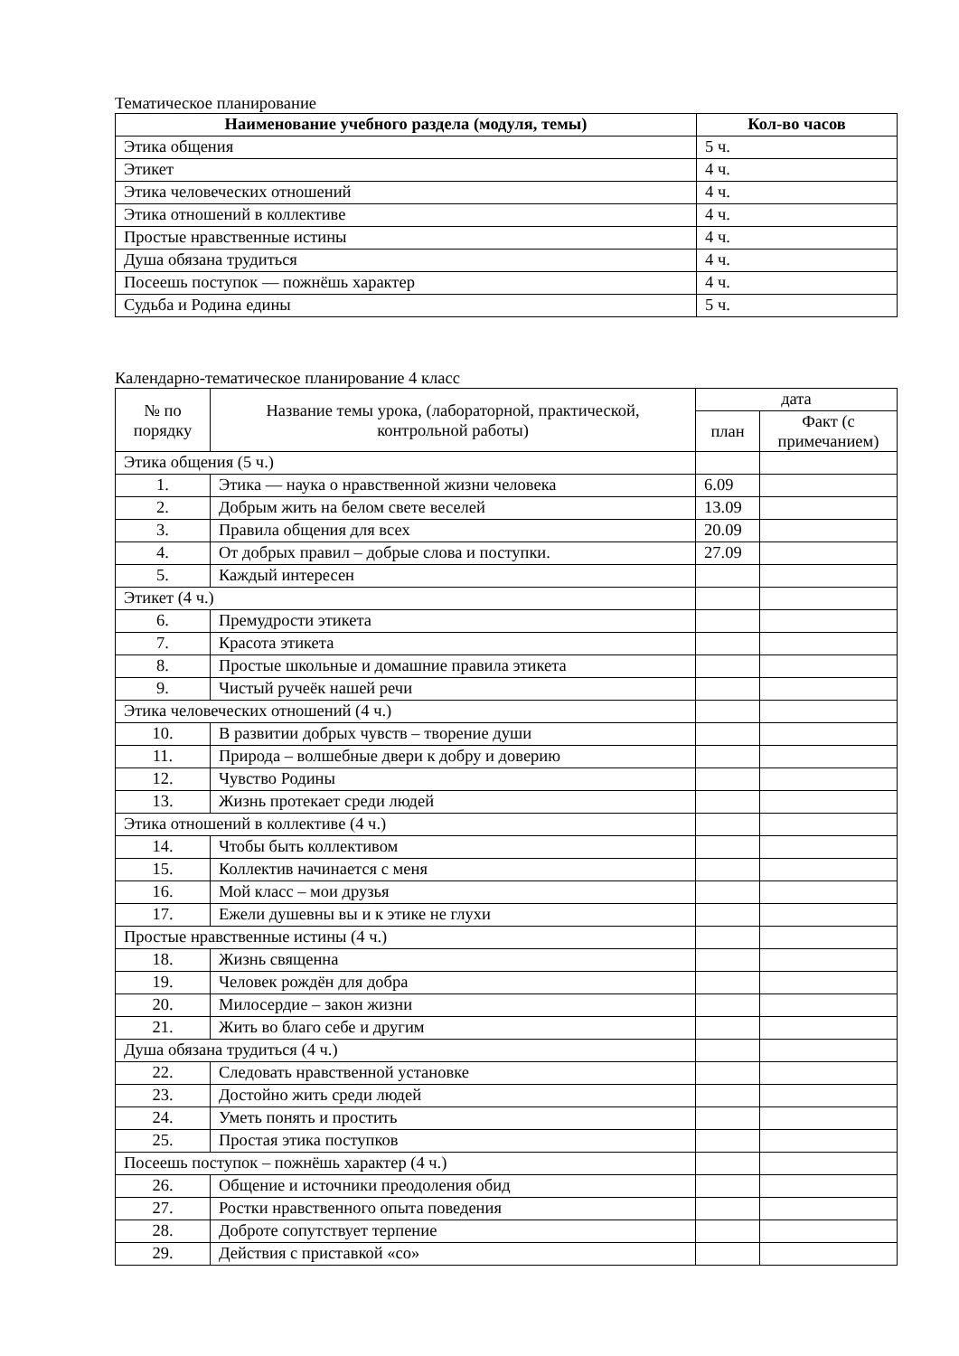Тематическое планирование
| Наименование учебного раздела (модуля, темы) | Кол-во часов |
| --- | --- |
| Этика общения | 5 ч. |
| Этикет | 4 ч. |
| Этика человеческих отношений | 4 ч. |
| Этика отношений в коллективе | 4 ч. |
| Простые нравственные истины | 4 ч. |
| Душа обязана трудиться | 4 ч. |
| Посеешь поступок — пожнёшь характер | 4 ч. |
| Судьба и Родина едины | 5 ч. |
Календарно-тематическое планирование 4 класс
| № по порядку | Название темы урока, (лабораторной, практической, контрольной работы) | дата | |
| | | план | Факт (с примечанием) |
| Этика общения (5 ч.) | | | |
| 1. | Этика — наука о нравственной жизни человека | 6.09 | |
| 2. | Добрым жить на белом свете веселей | 13.09 | |
| 3. | Правила общения для всех | 20.09 | |
| 4. | От добрых правил – добрые слова и поступки. | 27.09 | |
| 5. | Каждый интересен | | |
| Этикет (4 ч.) | | | |
| 6. | Премудрости этикета | | |
| 7. | Красота этикета | | |
| 8. | Простые школьные и домашние правила этикета | | |
| 9. | Чистый ручеёк нашей речи | | |
| Этика человеческих отношений (4 ч.) | | | |
| 10. | В развитии добрых чувств – творение души | | |
| 11. | Природа – волшебные двери к добру и доверию | | |
| 12. | Чувство Родины | | |
| 13. | Жизнь протекает среди людей | | |
| Этика отношений в коллективе (4 ч.) | | | |
| 14. | Чтобы быть коллективом | | |
| 15. | Коллектив начинается с меня | | |
| 16. | Мой класс – мои друзья | | |
| 17. | Ежели душевны вы и к этике не глухи | | |
| Простые нравственные истины (4 ч.) | | | |
| 18. | Жизнь священна | | |
| 19. | Человек рождён для добра | | |
| 20. | Милосердие – закон жизни | | |
| 21. | Жить во благо себе и другим | | |
| Душа обязана трудиться (4 ч.) | | | |
| 22. | Следовать нравственной установке | | |
| 23. | Достойно жить среди людей | | |
| 24. | Уметь понять и простить | | |
| 25. | Простая этика поступков | | |
| Посеешь поступок – пожнёшь характер (4 ч.) | | | |
| 26. | Общение и источники преодоления обид | | |
| 27. | Ростки нравственного опыта поведения | | |
| 28. | Доброте сопутствует терпение | | |
| 29. | Действия с приставкой «со» | | |